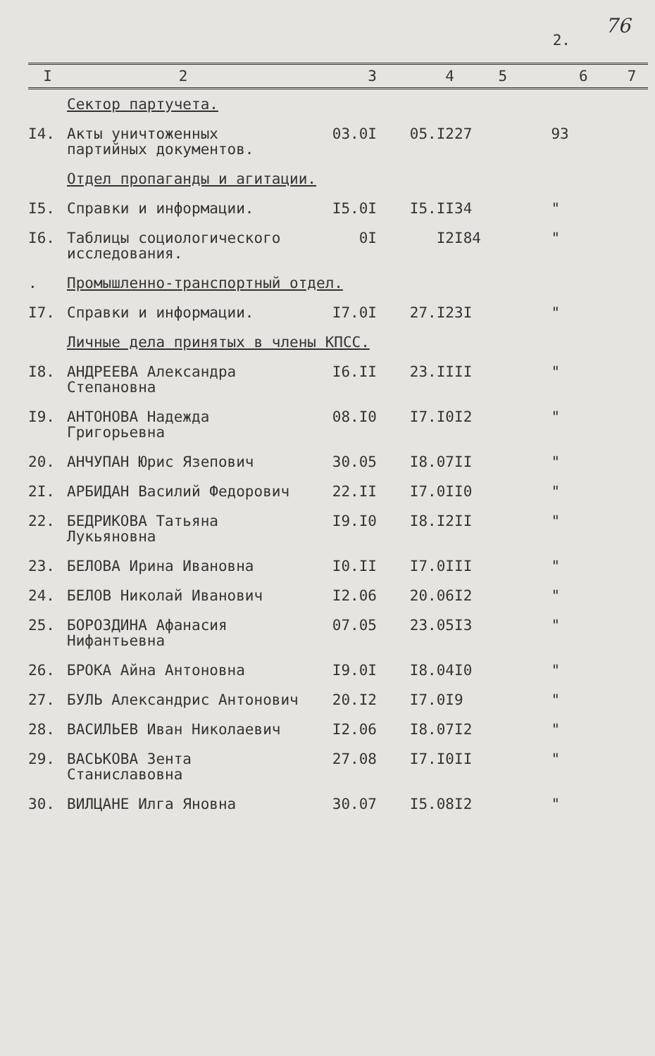76
2.
| I | 2 | 3 | 4 | 5 | 6 | 7 |
| --- | --- | --- | --- | --- | --- | --- |
| | Сектор партучета. | | | | | |
| I4. | Акты уничтоженных партийных документов. | 03.0I | 05.I2 | 27 | 93 | |
| | Отдел пропаганды и агитации. | | | | | |
| I5. | Справки и информации. | I5.0I | I5.II | 34 | " | |
| I6. | Таблицы социологического исследования. | 0I | I2 | I84 | " | |
| . | Промышленно-транспортный отдел. | | | | | |
| I7. | Справки и информации. | I7.0I | 27.I2 | 3I | " | |
| | Личные дела принятых в члены КПСС. | | | | | |
| I8. | АНДРЕЕВА Александра Степановна | I6.II | 23.II | II | " | |
| I9. | АНТОНОВА Надежда Григорьевна | 08.I0 | I7.I0 | I2 | " | |
| 20. | АНЧУПАН Юрис Язепович | 30.05 | I8.07 | II | " | |
| 2I. | АРБИДАН Василий Федорович | 22.II | I7.0I | I0 | " | |
| 22. | БЕДРИКОВА Татьяна Лукьяновна | I9.I0 | I8.I2 | II | " | |
| 23. | БЕЛОВА Ирина Ивановна | I0.II | I7.0I | II | " | |
| 24. | БЕЛОВ Николай Иванович | I2.06 | 20.06 | I2 | " | |
| 25. | БОРОЗДИНА Афанасия Нифантьевна | 07.05 | 23.05 | I3 | " | |
| 26. | БРОКА Айна Антоновна | I9.0I | I8.04 | I0 | " | |
| 27. | БУЛЬ Александрис Антонович | 20.I2 | I7.0I | 9 | " | |
| 28. | ВАСИЛЬЕВ Иван Николаевич | I2.06 | I8.07 | I2 | " | |
| 29. | ВАСЬКОВА Зента Станиславовна | 27.08 | I7.I0 | II | " | |
| 30. | ВИЛЦАНЕ Илга Яновна | 30.07 | I5.08 | I2 | " | |